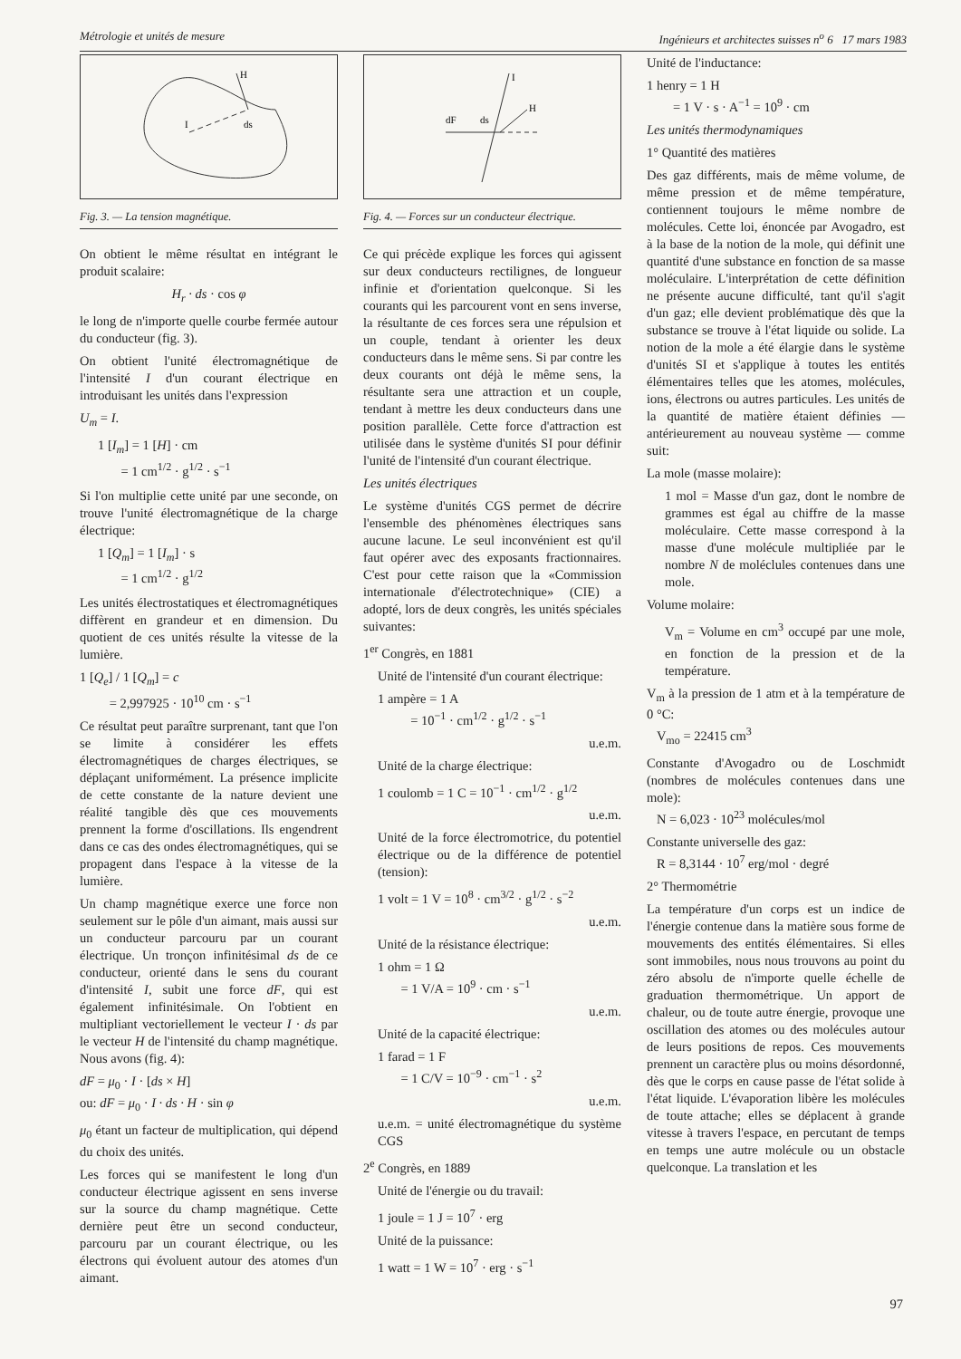Métrologie et unités de mesure Ingénieurs et architectes suisses n<sup>o</sup> 6 17 mars 1983
H
I
ds
Fig. 3. — La tension magnétique.
On obtient le même résultat en intégrant le produit scalaire:
H<sub>r</sub> · ds · cos φ
le long de n'importe quelle courbe fermée autour du conducteur (fig. 3).
On obtient l'unité électromagnétique de l'intensité I d'un courant électrique en introduisant les unités dans l'expression
U<sub>m</sub> = I.
1 [I<sub>m</sub>] = 1 [H] · cm
= 1 cm<sup>1/2</sup> · g<sup>1/2</sup> · s<sup>−1</sup>
Si l'on multiplie cette unité par une seconde, on trouve l'unité électromagnétique de la charge électrique:
1 [Q<sub>m</sub>] = 1 [I<sub>m</sub>] · s
= 1 cm<sup>1/2</sup> · g<sup>1/2</sup>
Les unités électrostatiques et électromagnétiques diffèrent en grandeur et en dimension. Du quotient de ces unités résulte la vitesse de la lumière.
1 [Q<sub>e</sub>] / 1 [Q<sub>m</sub>] = c
= 2,997925 · 10<sup>10</sup> cm · s<sup>−1</sup>
Ce résultat peut paraître surprenant, tant que l'on se limite à considérer les effets électromagnétiques de charges électriques, se déplaçant uniformément. La présence implicite de cette constante de la nature devient une réalité tangible dès que ces mouvements prennent la forme d'oscillations. Ils engendrent dans ce cas des ondes électromagnétiques, qui se propagent dans l'espace à la vitesse de la lumière.
Un champ magnétique exerce une force non seulement sur le pôle d'un aimant, mais aussi sur un conducteur parcouru par un courant électrique. Un tronçon infinitésimal ds de ce conducteur, orienté dans le sens du courant d'intensité I, subit une force dF, qui est également infinitésimale. On l'obtient en multipliant vectoriellement le vecteur I · ds par le vecteur H de l'intensité du champ magnétique. Nous avons (fig. 4):
dF = μ<sub>0</sub> · I · [ds × H]
ou: dF = μ<sub>0</sub> · I · ds · H · sin φ
μ<sub>0</sub> étant un facteur de multiplication, qui dépend du choix des unités.
Les forces qui se manifestent le long d'un conducteur électrique agissent en sens inverse sur la source du champ magnétique. Cette dernière peut être un second conducteur, parcouru par un courant électrique, ou les électrons qui évoluent autour des atomes d'un aimant.
I
H
dF
ds
Fig. 4. — Forces sur un conducteur électrique.
Ce qui précède explique les forces qui agissent sur deux conducteurs rectilignes, de longueur infinie et d'orientation quelconque. Si les courants qui les parcourent vont en sens inverse, la résultante de ces forces sera une répulsion et un couple, tendant à orienter les deux conducteurs dans le même sens. Si par contre les deux courants ont déjà le même sens, la résultante sera une attraction et un couple, tendant à mettre les deux conducteurs dans une position parallèle. Cette force d'attraction est utilisée dans le système d'unités SI pour définir l'unité de l'intensité d'un courant électrique.
Les unités électriques
Le système d'unités CGS permet de décrire l'ensemble des phénomènes électriques sans aucune lacune. Le seul inconvénient est qu'il faut opérer avec des exposants fractionnaires. C'est pour cette raison que la «Commission internationale d'électrotechnique» (CIE) a adopté, lors de deux congrès, les unités spéciales suivantes:
1<sup>er</sup> Congrès, en 1881
Unité de l'intensité d'un courant électrique:
1 ampère = 1 A
= 10<sup>−1</sup> · cm<sup>1/2</sup> · g<sup>1/2</sup> · s<sup>−1</sup>
u.e.m.
Unité de la charge électrique:
1 coulomb = 1 C = 10<sup>−1</sup> · cm<sup>1/2</sup> · g<sup>1/2</sup>
u.e.m.
Unité de la force électromotrice, du potentiel électrique ou de la différence de potentiel (tension):
1 volt = 1 V = 10<sup>8</sup> · cm<sup>3/2</sup> · g<sup>1/2</sup> · s<sup>−2</sup>
u.e.m.
Unité de la résistance électrique:
1 ohm = 1 Ω
= 1 V/A = 10<sup>9</sup> · cm · s<sup>−1</sup>
u.e.m.
Unité de la capacité électrique:
1 farad = 1 F
= 1 C/V = 10<sup>−9</sup> · cm<sup>−1</sup> · s<sup>2</sup>
u.e.m.
u.e.m. = unité électromagnétique du système CGS
2<sup>e</sup> Congrès, en 1889
Unité de l'énergie ou du travail:
1 joule = 1 J = 10<sup>7</sup> · erg
Unité de la puissance:
1 watt = 1 W = 10<sup>7</sup> · erg · s<sup>−1</sup>
Unité de l'inductance:
1 henry = 1 H
= 1 V · s · A<sup>−1</sup> = 10<sup>9</sup> · cm
Les unités thermodynamiques
1° Quantité des matières
Des gaz différents, mais de même volume, de même pression et de même température, contiennent toujours le même nombre de molécules. Cette loi, énoncée par Avogadro, est à la base de la notion de la mole, qui définit une quantité d'une substance en fonction de sa masse moléculaire. L'interprétation de cette définition ne présente aucune difficulté, tant qu'il s'agit d'un gaz; elle devient problématique dès que la substance se trouve à l'état liquide ou solide. La notion de la mole a été élargie dans le système d'unités SI et s'applique à toutes les entités élémentaires telles que les atomes, molécules, ions, électrons ou autres particules. Les unités de la quantité de matière étaient définies — antérieurement au nouveau système — comme suit:
La mole (masse molaire):
1 mol = Masse d'un gaz, dont le nombre de grammes est égal au chiffre de la masse moléculaire. Cette masse correspond à la masse d'une molécule multipliée par le nombre N de moléclules contenues dans une mole.
Volume molaire:
V<sub>m</sub> = Volume en cm<sup>3</sup> occupé par une mole, en fonction de la pression et de la température.
V<sub>m</sub> à la pression de 1 atm et à la température de 0 °C:
V<sub>mo</sub> = 22415 cm<sup>3</sup>
Constante d'Avogadro ou de Loschmidt (nombres de molécules contenues dans une mole):
N = 6,023 · 10<sup>23</sup> molécules/mol
Constante universelle des gaz:
R = 8,3144 · 10<sup>7</sup> erg/mol · degré
2° Thermométrie
La température d'un corps est un indice de l'énergie contenue dans la matière sous forme de mouvements des entités élémentaires. Si elles sont immobiles, nous nous trouvons au point du zéro absolu de n'importe quelle échelle de graduation thermométrique. Un apport de chaleur, ou de toute autre énergie, provoque une oscillation des atomes ou des molécules autour de leurs positions de repos. Ces mouvements prennent un caractère plus ou moins désordonné, dès que le corps en cause passe de l'état solide à l'état liquide. L'évaporation libère les molécules de toute attache; elles se déplacent à grande vitesse à travers l'espace, en percutant de temps en temps une autre molécule ou un obstacle quelconque. La translation et les
97